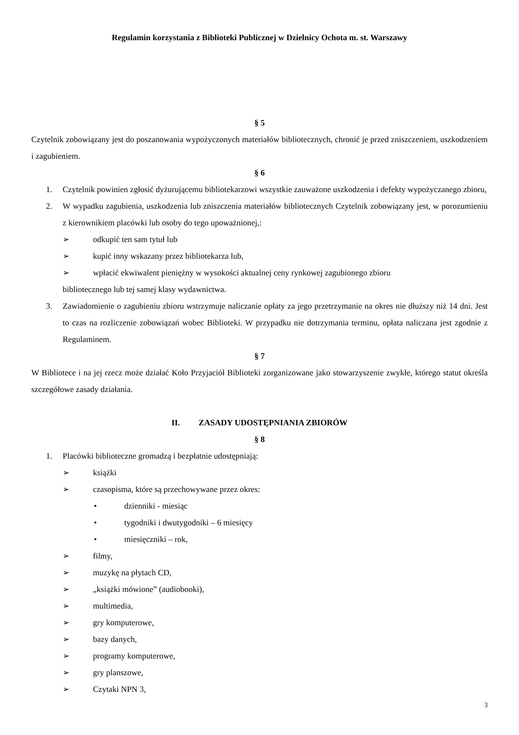Regulamin korzystania z Biblioteki Publicznej w Dzielnicy Ochota m. st. Warszawy
§ 5
Czytelnik zobowiązany jest do poszanowania wypożyczonych materiałów bibliotecznych, chronić je przed zniszczeniem, uszkodzeniem i zagubieniem.
§ 6
1. Czytelnik powinien zgłosić dyżurującemu bibliotekarzowi wszystkie zauważone uszkodzenia i defekty wypożyczanego zbioru,
2. W wypadku zagubienia, uszkodzenia lub zniszczenia materiałów bibliotecznych Czytelnik zobowiązany jest, w porozumieniu z kierownikiem placówki lub osoby do tego upoważnionej,:
➢ odkupić ten sam tytuł lub
➢ kupić inny wskazany przez bibliotekarza lub,
➢ wpłacić ekwiwalent pieniężny w wysokości aktualnej ceny rynkowej zagubionego zbioru
bibliotecznego lub tej samej klasy wydawnictwa.
3. Zawiadomienie o zagubieniu zbioru wstrzymuje naliczanie opłaty za jego przetrzymanie na okres nie dłuższy niż 14 dni. Jest to czas na rozliczenie zobowiązań wobec Biblioteki. W przypadku nie dotrzymania terminu, opłata naliczana jest zgodnie z Regulaminem.
§ 7
W Bibliotece i na jej rzecz może działać Koło Przyjaciół Biblioteki zorganizowane jako stowarzyszenie zwykłe, którego statut określa szczegółowe zasady działania.
II. ZASADY UDOSTĘPNIANIA ZBIORÓW
§ 8
1. Placówki biblioteczne gromadzą i bezpłatnie udostępniają:
➢ książki
➢ czasopisma, które są przechowywane przez okres:
• dzienniki - miesiąc
• tygodniki i dwutygodniki – 6 miesięcy
• miesięczniki – rok,
➢ filmy,
➢ muzykę na płytach CD,
➢ „książki mówione” (audiobooki),
➢ multimedia,
➢ gry komputerowe,
➢ bazy danych,
➢ programy komputerowe,
➢ gry planszowe,
➢ Czytaki NPN 3,
3